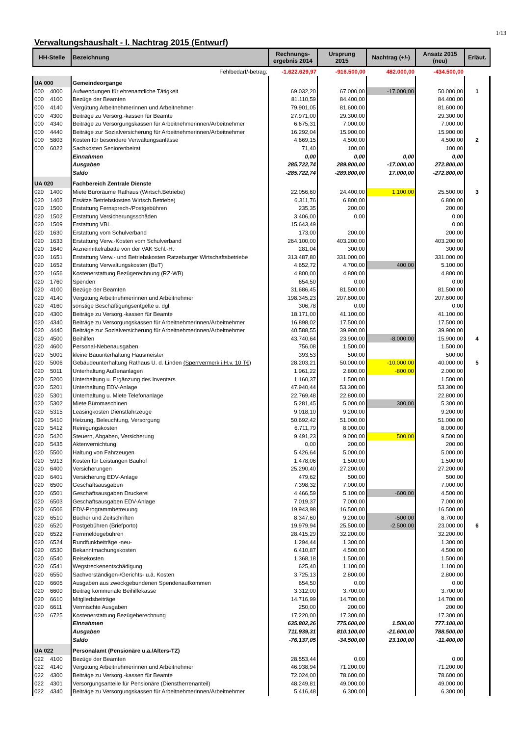1/13
Verwaltungshaushalt - I. Nachtrag 2015 (Entwurf)
| Fehlbedarf/-betrag: | | -1.622.629,97 | -916.500,00 | 482.000,00 | -434.500,00 | |
| HH-Stelle | Bezeichnung | Rechnungs- ergebnis 2014 | Ursprung 2015 | Nachtrag (+/-) | Ansatz 2015 (neu) | Erläut. |
| UA 000 | Gemeindeorgange | | | | | |
| 000 4000 | Aufwendungen für ehrenamtliche Tätigkeit | 69.032,20 | 67.000,00 | -17.000,00 | 50.000,00 | 1 |
| 000 4100 | Bezüge der Beamten | 81.110,59 | 84.400,00 | | 84.400,00 | |
| 000 4140 | Vergütung Arbeitnehmerinnen und Arbeitnehmer | 79.901,05 | 81.600,00 | | 81.600,00 | |
| 000 4300 | Beiträge zu Versorg.-kassen für Beamte | 27.971,00 | 29.300,00 | | 29.300,00 | |
| 000 4340 | Beiträge zu Versorgungskassen für Arbeitnehmerinnen/Arbeitnehmer | 6.675,31 | 7.000,00 | | 7.000,00 | |
| 000 4440 | Beiträge zur Sozialversicherung für Arbeitnehmerinnen/Arbeitnehmer | 16.292,04 | 15.900,00 | | 15.900,00 | |
| 000 5803 | Kosten für besondere Verwaltungsanlässe | 4.669,15 | 4.500,00 | | 4.500,00 | 2 |
| 000 6022 | Sachkosten Seniorenbeirat | 71,40 | 100,00 | | 100,00 | |
| | Einnahmen | 0,00 | 0,00 | 0,00 | 0,00 | |
| | Ausgaben | 285.722,74 | 289.800,00 | -17.000,00 | 272.800,00 | |
| | Saldo | -285.722,74 | -289.800,00 | 17.000,00 | -272.800,00 | |
| UA 020 | Fachbereich Zentrale Dienste | | | | | |
| 020 1400 | Miete Büroräume Rathaus (Wirtsch.Betriebe) | 22.056,60 | 24.400,00 | 1.100,00 | 25.500,00 | 3 |
| 020 1402 | Ersätze Betriebskosten Wirtsch.Betriebe) | 6.311,76 | 6.800,00 | | 6.800,00 | |
| 020 1500 | Erstattung Fernsprech-/Postgebühren | 235,35 | 200,00 | | 200,00 | |
| 020 1502 | Erstattung Versicherungsschäden | 3.406,00 | 0,00 | | 0,00 | |
| 020 1509 | Erstattung VBL | 15.643,49 | | | 0,00 | |
| 020 1630 | Erstattung vom Schulverband | 173,00 | 200,00 | | 200,00 | |
| 020 1633 | Erstattung Verw.-Kosten vom Schulverband | 264.100,00 | 403.200,00 | | 403.200,00 | |
| 020 1640 | Arzneimittelrabatte von der VAK Schl.-H. | 281,04 | 300,00 | | 300,00 | |
| 020 1651 | Erstattung Verw.- und Betriebskosten Ratzeburger Wirtschaftsbetriebe | 313.487,80 | 331.000,00 | | 331.000,00 | |
| 020 1652 | Erstattung Verwaltungskosten (BuT) | 4.652,72 | 4.700,00 | 400,00 | 5.100,00 | |
| 020 1656 | Kostenerstattung Bezügerechnung (RZ-WB) | 4.800,00 | 4.800,00 | | 4.800,00 | |
| 020 1760 | Spenden | 654,50 | 0,00 | | 0,00 | |
| 020 4100 | Bezüge der Beamten | 31.686,45 | 81.500,00 | | 81.500,00 | |
| 020 4140 | Vergütung Arbeitnehmerinnen und Arbeitnehmer | 198.345,23 | 207.600,00 | | 207.600,00 | |
| 020 4160 | sonstige Beschäftigungsentgelte u. dgl. | 306,78 | 0,00 | | 0,00 | |
| 020 4300 | Beiträge zu Versorg.-kassen für Beamte | 18.171,00 | 41.100,00 | | 41.100,00 | |
| 020 4340 | Beiträge zu Versorgungskassen für Arbeitnehmerinnen/Arbeitnehmer | 16.898,02 | 17.500,00 | | 17.500,00 | |
| 020 4440 | Beiträge zur Sozialversicherung für Arbeitnehmerinnen/Arbeitnehmer | 40.588,55 | 39.900,00 | | 39.900,00 | |
| 020 4500 | Beihilfen | 43.740,64 | 23.900,00 | -8.000,00 | 15.900,00 | 4 |
| 020 4600 | Personal-Nebenausgaben | 756,08 | 1.500,00 | | 1.500,00 | |
| 020 5001 | kleine Bauunterhaltung Hausmeister | 393,53 | 500,00 | | 500,00 | |
| 020 5006 | Gebäudeunterhaltung Rathaus U. d. Linden (Sperrvermerk i.H.v. 10 T€) | 28.203,21 | 50.000,00 | -10.000,00 | 40.000,00 | 5 |
| 020 5011 | Unterhaltung Außenanlagen | 1.961,22 | 2.800,00 | -800,00 | 2.000,00 | |
| 020 5200 | Unterhaltung u. Ergänzung des Inventars | 1.160,37 | 1.500,00 | | 1.500,00 | |
| 020 5201 | Unterhaltung EDV-Anlage | 47.940,44 | 53.300,00 | | 53.300,00 | |
| 020 5301 | Unterhaltung u. Miete Telefonanlage | 22.769,48 | 22.800,00 | | 22.800,00 | |
| 020 5302 | Miete Büromaschinen | 5.281,45 | 5.000,00 | 300,00 | 5.300,00 | |
| 020 5315 | Leasingkosten Dienstfahrzeuge | 9.018,10 | 9.200,00 | | 9.200,00 | |
| 020 5410 | Heizung, Beleuchtung, Versorgung | 50.692,42 | 51.000,00 | | 51.000,00 | |
| 020 5412 | Reinigungskosten | 6.711,79 | 8.000,00 | | 8.000,00 | |
| 020 5420 | Steuern, Abgaben, Versicherung | 9.491,23 | 9.000,00 | 500,00 | 9.500,00 | |
| 020 5435 | Aktenvernichtung | 0,00 | 200,00 | | 200,00 | |
| 020 5500 | Haltung von Fahrzeugen | 5.426,64 | 5.000,00 | | 5.000,00 | |
| 020 5913 | Kosten für Leistungen Bauhof | 1.478,06 | 1.500,00 | | 1.500,00 | |
| 020 6400 | Versicherungen | 25.290,40 | 27.200,00 | | 27.200,00 | |
| 020 6401 | Versicherung EDV-Anlage | 479,62 | 500,00 | | 500,00 | |
| 020 6500 | Geschäftsausgaben | 7.398,32 | 7.000,00 | | 7.000,00 | |
| 020 6501 | Geschäftsausgaben Druckerei | 4.466,59 | 5.100,00 | -600,00 | 4.500,00 | |
| 020 6503 | Geschäftsausgaben EDV-Anlage | 7.019,37 | 7.000,00 | | 7.000,00 | |
| 020 6506 | EDV-Programmbetreuung | 19.943,98 | 16.500,00 | | 16.500,00 | |
| 020 6510 | Bücher und Zeitschriften | 8.347,60 | 9.200,00 | -500,00 | 8.700,00 | |
| 020 6520 | Postgebühren (Briefporto) | 19.979,94 | 25.500,00 | -2.500,00 | 23.000,00 | 6 |
| 020 6522 | Fernmeldegebühren | 28.415,29 | 32.200,00 | | 32.200,00 | |
| 020 6524 | Rundfunkbeiträge -neu- | 1.294,44 | 1.300,00 | | 1.300,00 | |
| 020 6530 | Bekanntmachungskosten | 6.410,87 | 4.500,00 | | 4.500,00 | |
| 020 6540 | Reisekosten | 1.368,18 | 1.500,00 | | 1.500,00 | |
| 020 6541 | Wegstreckenentschädigung | 625,40 | 1.100,00 | | 1.100,00 | |
| 020 6550 | Sachverständigen-/Gerichts- u.ä. Kosten | 3.725,13 | 2.800,00 | | 2.800,00 | |
| 020 6605 | Ausgaben aus zweckgebundenen Spendenaufkommen | 654,50 | 0,00 | | 0,00 | |
| 020 6609 | Beitrag kommunale Beihilfekasse | 3.312,00 | 3.700,00 | | 3.700,00 | |
| 020 6610 | Mitgliedsbeiträge | 14.716,99 | 14.700,00 | | 14.700,00 | |
| 020 6611 | Vermischte Ausgaben | 250,00 | 200,00 | | 200,00 | |
| 020 6725 | Kostenerstattung Bezügeberechnung | 17.220,00 | 17.300,00 | | 17.300,00 | |
| | Einnahmen | 635.802,26 | 775.600,00 | 1.500,00 | 777.100,00 | |
| | Ausgaben | 711.939,31 | 810.100,00 | -21.600,00 | 788.500,00 | |
| | Saldo | -76.137,05 | -34.500,00 | 23.100,00 | -11.400,00 | |
| UA 022 | Personalamt (Pensionäre u.a./Alters-TZ) | | | | | |
| 022 4100 | Bezüge der Beamten | 28.553,44 | 0,00 | | 0,00 | |
| 022 4140 | Vergütung Arbeitnehmerinnen und Arbeitnehmer | 46.938,94 | 71.200,00 | | 71.200,00 | |
| 022 4300 | Beiträge zu Versorg.-kassen für Beamte | 72.024,00 | 78.600,00 | | 78.600,00 | |
| 022 4301 | Versorgungsanteile für Pensionäre (Dienstherrenanteil) | 48.249,81 | 49.000,00 | | 49.000,00 | |
| 022 4340 | Beiträge zu Versorgungskassen für Arbeitnehmerinnen/Arbeitnehmer | 5.416,48 | 6.300,00 | | 6.300,00 | |